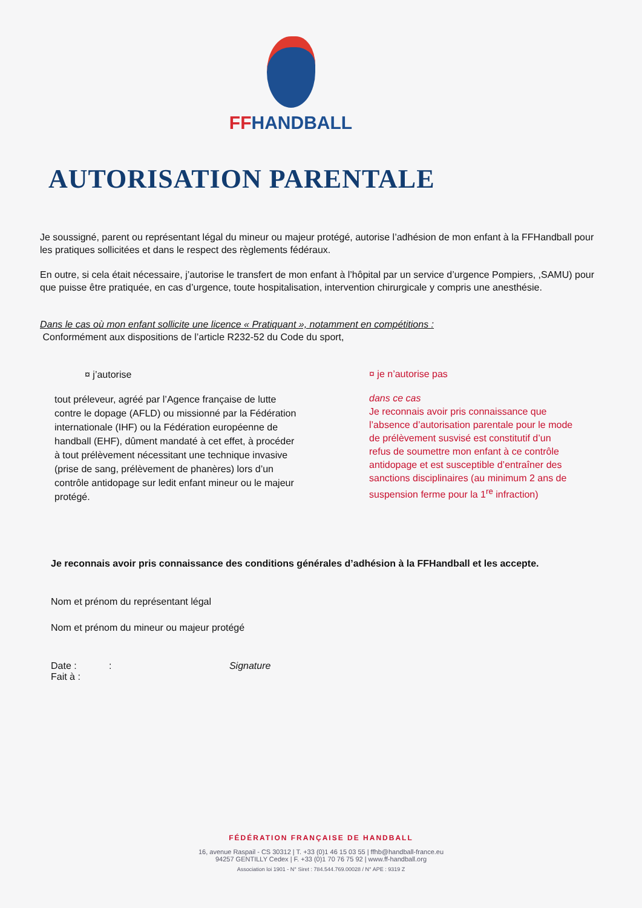FFHANDBALL
AUTORISATION PARENTALE
Je soussigné, parent ou représentant légal du mineur ou majeur protégé, autorise l’adhésion de mon enfant à la FFHandball pour les pratiques sollicitées et dans le respect des règlements fédéraux.
En outre, si cela était nécessaire, j’autorise le transfert de mon enfant à l’hôpital par un service d’urgence Pompiers, ,SAMU) pour que puisse être pratiquée, en cas d’urgence, toute hospitalisation, intervention chirurgicale y compris une anesthésie.
Dans le cas où mon enfant sollicite une licence « Pratiquant », notamment en compétitions :
Conformément aux dispositions de l’article R232-52 du Code du sport,
¤ j’autorise
tout préleveur, agréé par l’Agence française de lutte contre le dopage (AFLD) ou missionné par la Fédération internationale (IHF) ou la Fédération européenne de handball (EHF), dûment mandaté à cet effet, à procéder à tout prélèvement nécessitant une technique invasive (prise de sang, prélèvement de phanères) lors d’un contrôle antidopage sur ledit enfant mineur ou le majeur protégé.
¤ je n’autorise pas
dans ce cas
Je reconnais avoir pris connaissance que l’absence d’autorisation parentale pour le mode de prélèvement susvisé est constitutif d’un refus de soumettre mon enfant à ce contrôle antidopage et est susceptible d’entraîner des sanctions disciplinaires (au minimum 2 ans de suspension ferme pour la 1<sup>re</sup> infraction)
Je reconnais avoir pris connaissance des conditions générales d’adhésion à la FFHandball et les accepte.
Nom et prénom du représentant légal
Nom et prénom du mineur ou majeur protégé
Date : : Signature
Fait à :
FÉDÉRATION FRANÇAISE DE HANDBALL
16, avenue Raspail - CS 30312 | T. +33 (0)1 46 15 03 55 | ffhb@handball-france.eu
94257 GENTILLY Cedex | F. +33 (0)1 70 76 75 92 | www.ff-handball.org
Association loi 1901 - N° Siret : 784.544.769.00028 / N° APE : 9319 Z